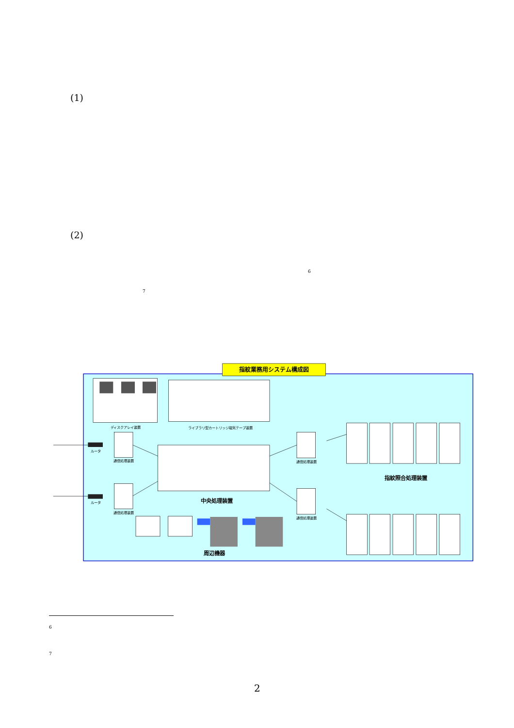(1)
(2)
<sup>6</sup>
<sup>7</sup>
指紋業務用システム構成図
ディスクアレイ装置
ライブラリ型カートリッジ磁気テープ装置
ルータ
通信処理装置
ルータ
通信処理装置
通信処理装置
通信処理装置
中央処理装置
指紋照合処理装置
周辺機器
<sup>6</sup>
<sup>7</sup>
2